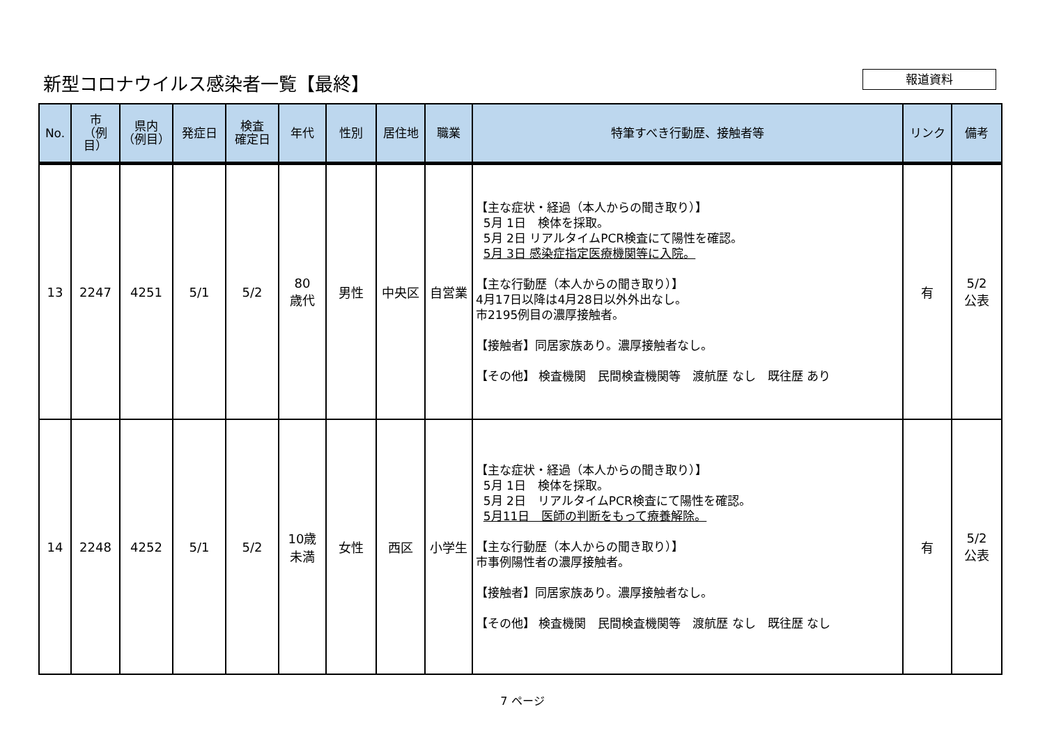新型コロナウイルス感染者一覧【最終】 報道資料
| No. | 市 （例目） | 県内 （例目） | 発症日 | 検査 確定日 | 年代 | 性別 | 居住地 | 職業 | 特筆すべき行動歴、接触者等 | リンク | 備考 |
| --- | --- | --- | --- | --- | --- | --- | --- | --- | --- | --- | --- |
| 13 | 2247 | 4251 | 5/1 | 5/2 | 80 歳代 | 男性 | 中央区 | 自営業 | 【主な症状・経過（本人からの聞き取り）】 5月 1日 検体を採取。 5月 2日 リアルタイムPCR検査にて陽性を確認。 5月 3日 感染症指定医療機関等に入院。 【主な行動歴（本人からの聞き取り）】 4月17日以降は4月28日以外外出なし。 市2195例目の濃厚接触者。 【接触者】同居家族あり。濃厚接触者なし。 【その他】 検査機関 民間検査機関等 渡航歴 なし 既往歴 あり | 有 | 5/2 公表 |
| 14 | 2248 | 4252 | 5/1 | 5/2 | 10歳 未満 | 女性 | 西区 | 小学生 | 【主な症状・経過（本人からの聞き取り）】 5月 1日 検体を採取。 5月 2日 リアルタイムPCR検査にて陽性を確認。 5月11日 医師の判断をもって療養解除。 【主な行動歴（本人からの聞き取り）】 市事例陽性者の濃厚接触者。 【接触者】同居家族あり。濃厚接触者なし。 【その他】 検査機関 民間検査機関等 渡航歴 なし 既往歴 なし | 有 | 5/2 公表 |
7 ページ